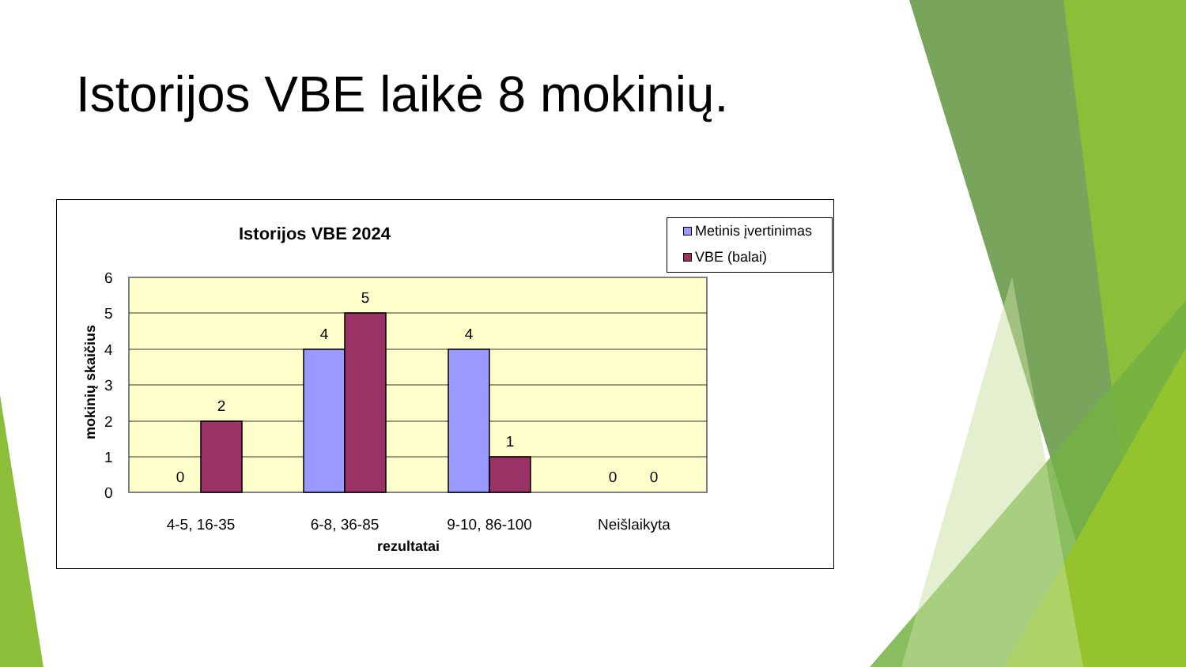Istorijos VBE laikė 8 mokinių.
Istorijos VBE 2024
Metinis įvertinimas
VBE (balai)
mokinių skaičius
6
5
4
3
2
1
0
0
2
4
5
4
1
0 0
4-5, 16-35 6-8, 36-85 9-10, 86-100 Neišlaikyta
rezultatai